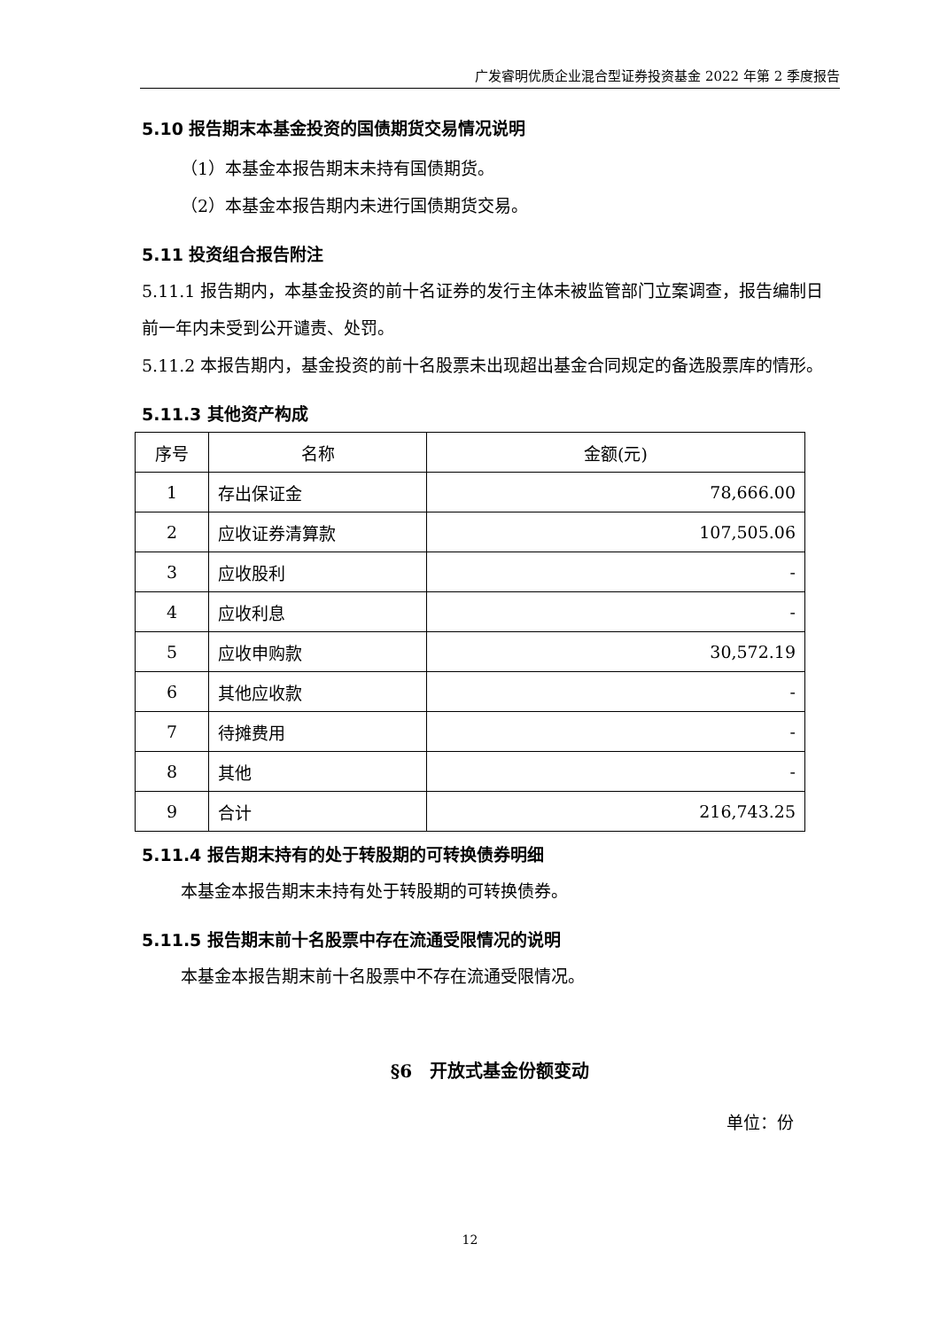广发睿明优质企业混合型证券投资基金 2022 年第 2 季度报告
5.10 报告期末本基金投资的国债期货交易情况说明
（1）本基金本报告期末未持有国债期货。
（2）本基金本报告期内未进行国债期货交易。
5.11 投资组合报告附注
5.11.1 报告期内，本基金投资的前十名证券的发行主体未被监管部门立案调查，报告编制日前一年内未受到公开谴责、处罚。
5.11.2 本报告期内，基金投资的前十名股票未出现超出基金合同规定的备选股票库的情形。
5.11.3 其他资产构成
| 序号 | 名称 | 金额(元) |
| --- | --- | --- |
| 1 | 存出保证金 | 78,666.00 |
| 2 | 应收证券清算款 | 107,505.06 |
| 3 | 应收股利 | - |
| 4 | 应收利息 | - |
| 5 | 应收申购款 | 30,572.19 |
| 6 | 其他应收款 | - |
| 7 | 待摊费用 | - |
| 8 | 其他 | - |
| 9 | 合计 | 216,743.25 |
5.11.4 报告期末持有的处于转股期的可转换债券明细
本基金本报告期末未持有处于转股期的可转换债券。
5.11.5 报告期末前十名股票中存在流通受限情况的说明
本基金本报告期末前十名股票中不存在流通受限情况。
§6　开放式基金份额变动
单位：份
12